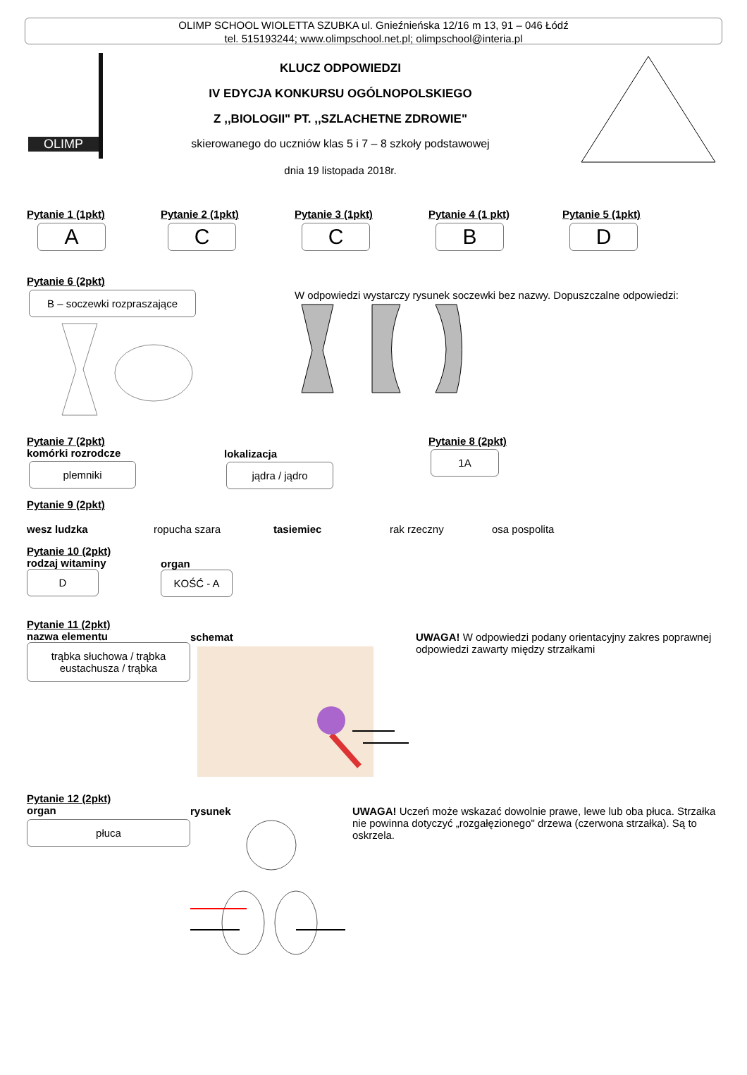OLIMP SCHOOL WIOLETTA SZUBKA ul. Gnieźnieńska 12/16 m 13, 91 – 046 Łódź
tel. 515193244; www.olimpschool.net.pl; olimpschool@interia.pl
OLIMP
KLUCZ ODPOWIEDZI
IV EDYCJA KONKURSU OGÓLNOPOLSKIEGO
Z ,,BIOLOGII" PT. ,,SZLACHETNE ZDROWIE"
skierowanego do uczniów klas 5 i 7 – 8 szkoły podstawowej
dnia 19 listopada 2018r.
Pytanie 1 (1pkt)
A
Pytanie 2 (1pkt)
C
Pytanie 3 (1pkt)
C
Pytanie 4 (1 pkt)
B
Pytanie 5 (1pkt)
D
Pytanie 6 (2pkt)
B – soczewki rozpraszające
W odpowiedzi wystarczy rysunek soczewki bez nazwy. Dopuszczalne odpowiedzi:
Pytanie 7 (2pkt)
komórki rozrodcze
plemniki
lokalizacja
jądra / jądro
Pytanie 8 (2pkt)
1A
Pytanie 9 (2pkt)
wesz ludzka ropucha szara tasiemiec rak rzeczny osa pospolita
Pytanie 10 (2pkt)
rodzaj witaminy
D
organ
KOŚĆ - A
Pytanie 11 (2pkt)
nazwa elementu
trąbka słuchowa / trąbka eustachusza / trąbka
schemat
UWAGA! W odpowiedzi podany orientacyjny zakres poprawnej odpowiedzi zawarty między strzałkami
Pytanie 12 (2pkt)
organ
płuca
rysunek
UWAGA! Uczeń może wskazać dowolnie prawe, lewe lub oba płuca. Strzałka nie powinna dotyczyć „rozgałęzionego" drzewa (czerwona strzałka). Są to oskrzela.